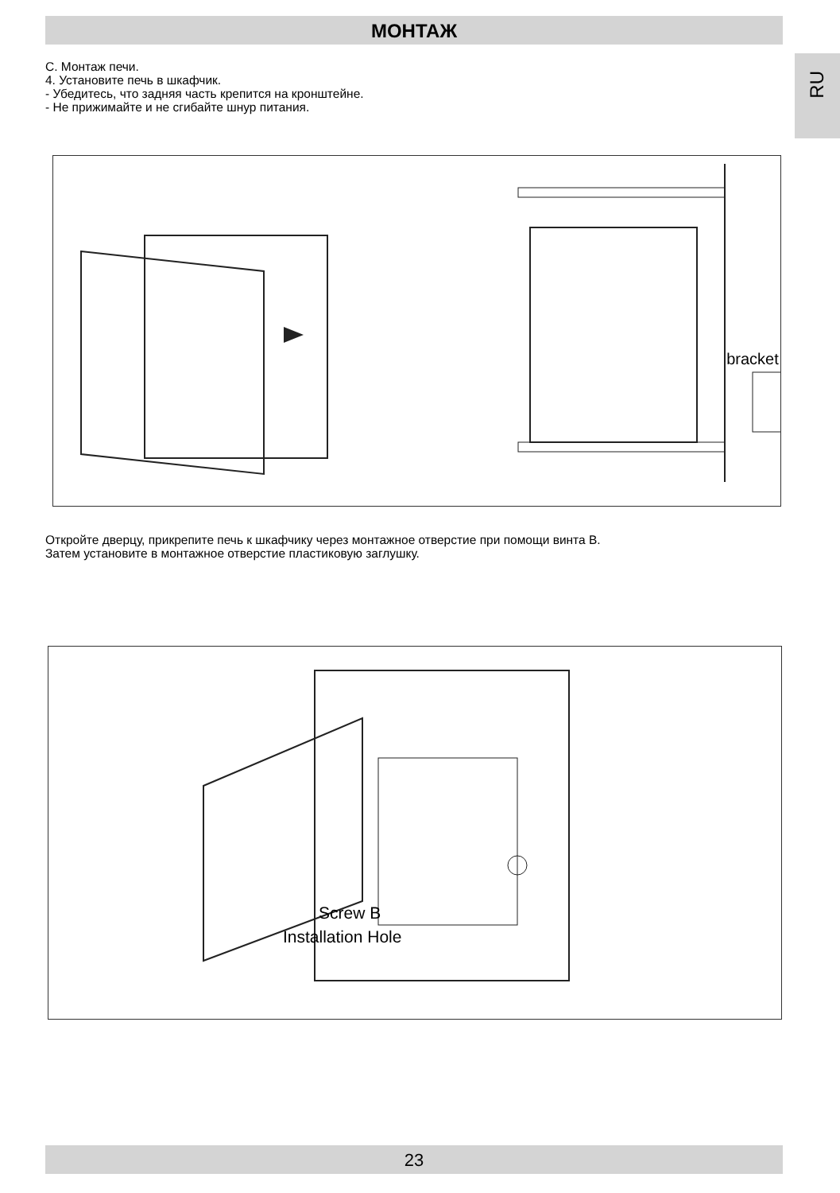МОНТАЖ
RU
С. Монтаж печи.
4. Установите печь в шкафчик.
- Убедитесь, что задняя часть крепится на кронштейне.
- Не прижимайте и не сгибайте шнур питания.
bracket
Откройте дверцу, прикрепите печь к шкафчику через монтажное отверстие при помощи винта B.
Затем установите в монтажное отверстие пластиковую заглушку.
Screw B
Installation Hole
23